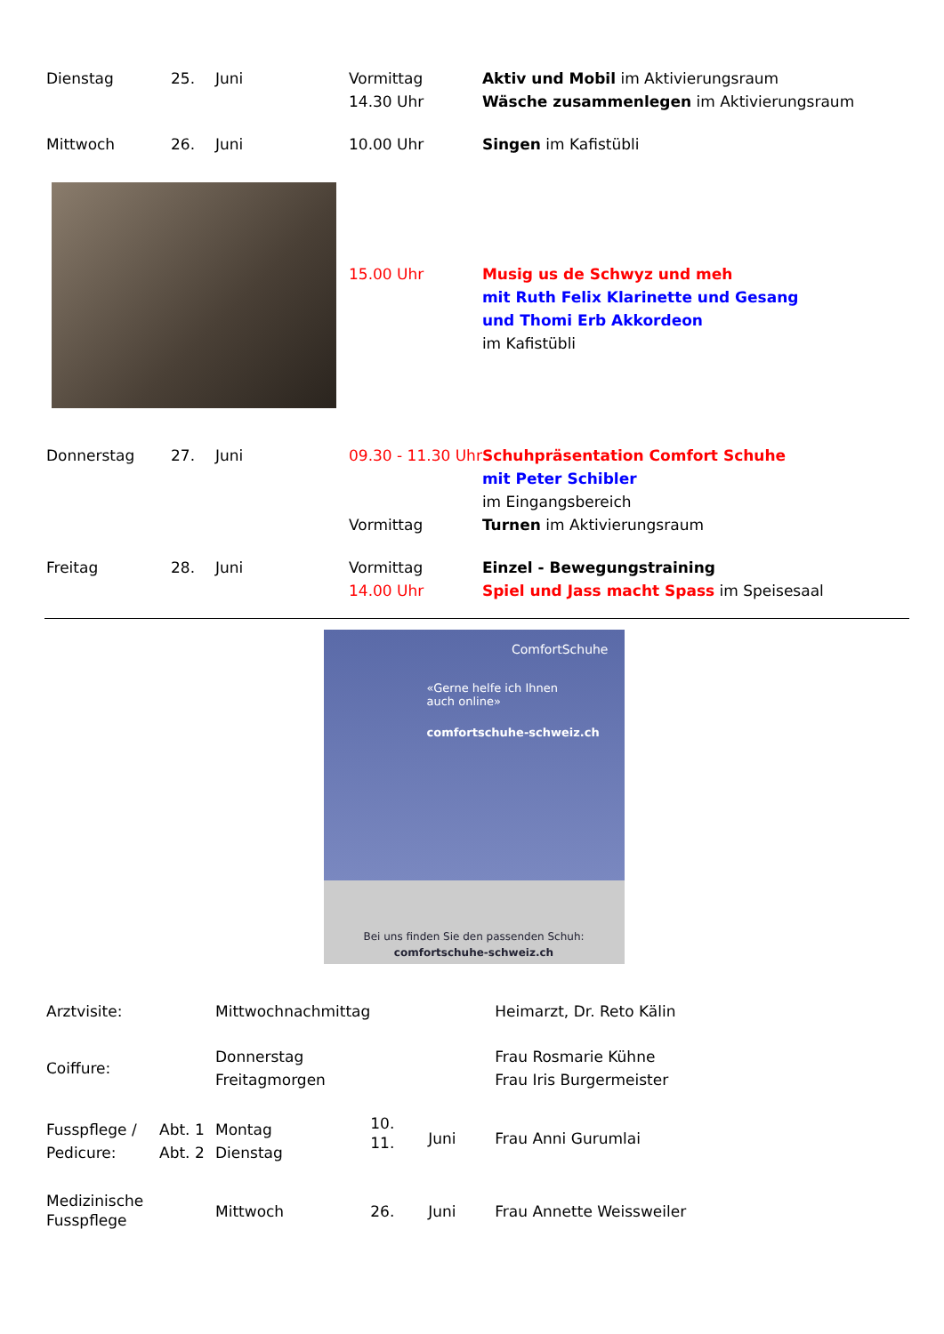| Dienstag | 25. | Juni | Vormittag 14.30 Uhr | Aktiv und Mobil im Aktivierungsraum Wäsche zusammenlegen im Aktivierungsraum |
| Mittwoch | 26. | Juni | 10.00 Uhr | Singen im Kafistübli |
| | | | 15.00 Uhr | Musig us de Schwyz und meh mit Ruth Felix Klarinette und Gesang und Thomi Erb Akkordeon im Kafistübli |
| Donnerstag | 27. | Juni | 09.30 - 11.30 Uhr | Schuhpräsentation Comfort Schuhe mit Peter Schibler im Eingangsbereich |
| | | | Vormittag | Turnen im Aktivierungsraum |
| Freitag | 28. | Juni | Vormittag 14.00 Uhr | Einzel - Bewegungstraining Spiel und Jass macht Spass im Speisesaal |
ComfortSchuhe
«Gerne helfe ich Ihnen
auch online»
comfortschuhe-schweiz.ch
Bei uns finden Sie den passenden Schuh:
comfortschuhe-schweiz.ch
| Arztvisite: | | Mittwochnachmittag | | | Heimarzt, Dr. Reto Kälin |
| Coiffure: | | Donnerstag Freitagmorgen | | | Frau Rosmarie Kühne Frau Iris Burgermeister |
| Fusspflege / Pedicure: | Abt. 1 Abt. 2 | Montag Dienstag | 10. 11. | Juni | Frau Anni Gurumlai |
| Medizinische Fusspflege | | Mittwoch | 26. | Juni | Frau Annette Weissweiler |